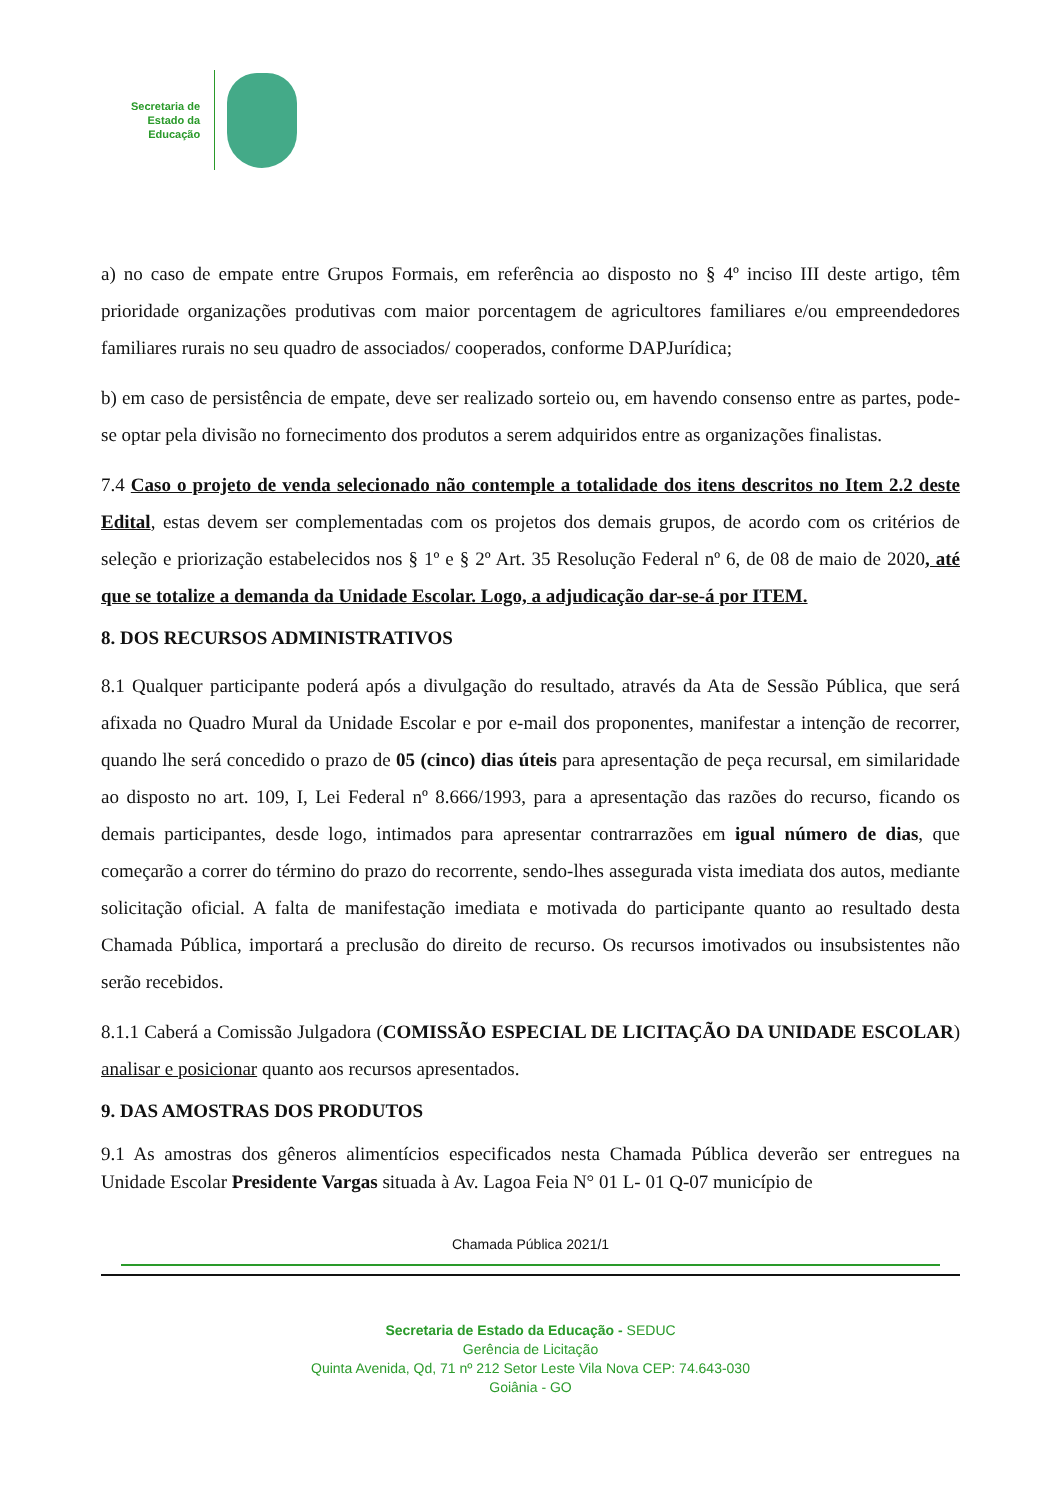Secretaria de
Estado da
Educação
a) no caso de empate entre Grupos Formais, em referência ao disposto no § 4º inciso III deste artigo, têm prioridade organizações produtivas com maior porcentagem de agricultores familiares e/ou empreendedores familiares rurais no seu quadro de associados/ cooperados, conforme DAPJurídica;
b) em caso de persistência de empate, deve ser realizado sorteio ou, em havendo consenso entre as partes, pode-se optar pela divisão no fornecimento dos produtos a serem adquiridos entre as organizações finalistas.
7.4 Caso o projeto de venda selecionado não contemple a totalidade dos itens descritos no Item 2.2 deste Edital, estas devem ser complementadas com os projetos dos demais grupos, de acordo com os critérios de seleção e priorização estabelecidos nos § 1º e § 2º Art. 35 Resolução Federal nº 6, de 08 de maio de 2020, até que se totalize a demanda da Unidade Escolar. Logo, a adjudicação dar-se-á por ITEM.
8. DOS RECURSOS ADMINISTRATIVOS
8.1 Qualquer participante poderá após a divulgação do resultado, através da Ata de Sessão Pública, que será afixada no Quadro Mural da Unidade Escolar e por e-mail dos proponentes, manifestar a intenção de recorrer, quando lhe será concedido o prazo de 05 (cinco) dias úteis para apresentação de peça recursal, em similaridade ao disposto no art. 109, I, Lei Federal nº 8.666/1993, para a apresentação das razões do recurso, ficando os demais participantes, desde logo, intimados para apresentar contrarrazões em igual número de dias, que começarão a correr do término do prazo do recorrente, sendo-lhes assegurada vista imediata dos autos, mediante solicitação oficial. A falta de manifestação imediata e motivada do participante quanto ao resultado desta Chamada Pública, importará a preclusão do direito de recurso. Os recursos imotivados ou insubsistentes não serão recebidos.
8.1.1 Caberá a Comissão Julgadora (COMISSÃO ESPECIAL DE LICITAÇÃO DA UNIDADE ESCOLAR) analisar e posicionar quanto aos recursos apresentados.
9. DAS AMOSTRAS DOS PRODUTOS
9.1 As amostras dos gêneros alimentícios especificados nesta Chamada Pública deverão ser entregues na Unidade Escolar Presidente Vargas situada à Av. Lagoa Feia N° 01 L- 01 Q-07 município de
Chamada Pública 2021/1
Secretaria de Estado da Educação - SEDUC
Gerência de Licitação
Quinta Avenida, Qd, 71 nº 212 Setor Leste Vila Nova CEP: 74.643-030
Goiânia - GO